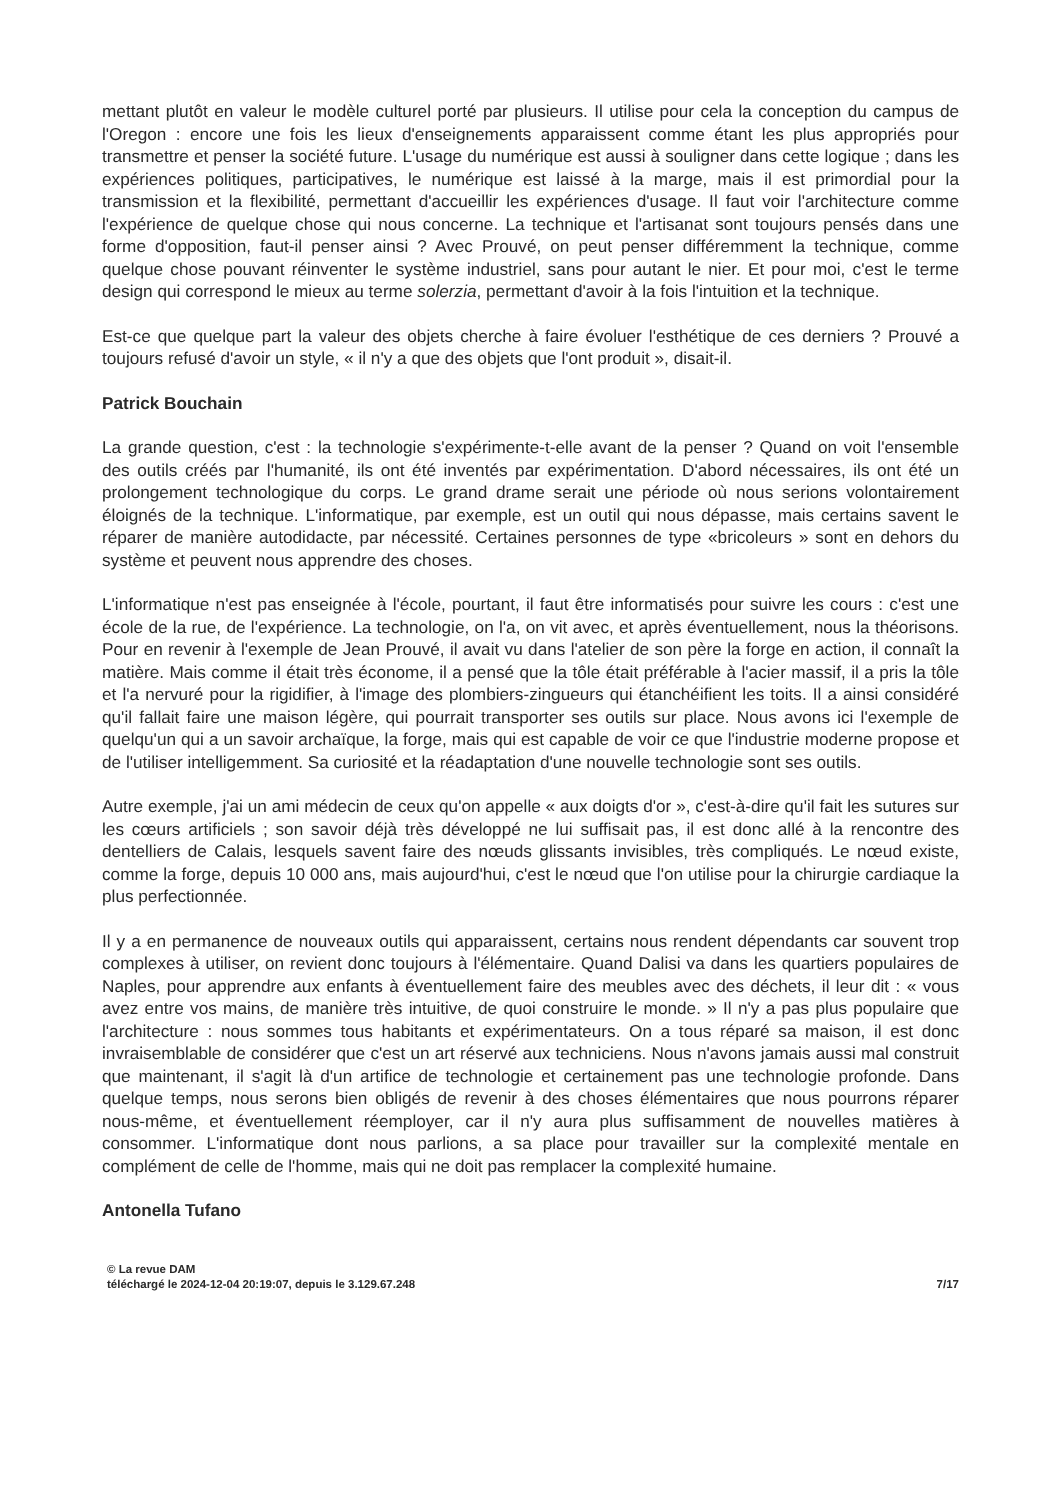mettant plutôt en valeur le modèle culturel porté par plusieurs. Il utilise pour cela la conception du campus de l'Oregon : encore une fois les lieux d'enseignements apparaissent comme étant les plus appropriés pour transmettre et penser la société future. L'usage du numérique est aussi à souligner dans cette logique ; dans les expériences politiques, participatives, le numérique est laissé à la marge, mais il est primordial pour la transmission et la flexibilité, permettant d'accueillir les expériences d'usage. Il faut voir l'architecture comme l'expérience de quelque chose qui nous concerne. La technique et l'artisanat sont toujours pensés dans une forme d'opposition, faut-il penser ainsi ? Avec Prouvé, on peut penser différemment la technique, comme quelque chose pouvant réinventer le système industriel, sans pour autant le nier. Et pour moi, c'est le terme design qui correspond le mieux au terme solerzia, permettant d'avoir à la fois l'intuition et la technique.
Est-ce que quelque part la valeur des objets cherche à faire évoluer l'esthétique de ces derniers ? Prouvé a toujours refusé d'avoir un style, « il n'y a que des objets que l'ont produit », disait-il.
Patrick Bouchain
La grande question, c'est : la technologie s'expérimente-t-elle avant de la penser ? Quand on voit l'ensemble des outils créés par l'humanité, ils ont été inventés par expérimentation. D'abord nécessaires, ils ont été un prolongement technologique du corps. Le grand drame serait une période où nous serions volontairement éloignés de la technique. L'informatique, par exemple, est un outil qui nous dépasse, mais certains savent le réparer de manière autodidacte, par nécessité. Certaines personnes de type «bricoleurs » sont en dehors du système et peuvent nous apprendre des choses.
L'informatique n'est pas enseignée à l'école, pourtant, il faut être informatisés pour suivre les cours : c'est une école de la rue, de l'expérience. La technologie, on l'a, on vit avec, et après éventuellement, nous la théorisons. Pour en revenir à l'exemple de Jean Prouvé, il avait vu dans l'atelier de son père la forge en action, il connaît la matière. Mais comme il était très économe, il a pensé que la tôle était préférable à l'acier massif, il a pris la tôle et l'a nervuré pour la rigidifier, à l'image des plombiers-zingueurs qui étanchéifient les toits. Il a ainsi considéré qu'il fallait faire une maison légère, qui pourrait transporter ses outils sur place. Nous avons ici l'exemple de quelqu'un qui a un savoir archaïque, la forge, mais qui est capable de voir ce que l'industrie moderne propose et de l'utiliser intelligemment. Sa curiosité et la réadaptation d'une nouvelle technologie sont ses outils.
Autre exemple, j'ai un ami médecin de ceux qu'on appelle « aux doigts d'or », c'est-à-dire qu'il fait les sutures sur les cœurs artificiels ; son savoir déjà très développé ne lui suffisait pas, il est donc allé à la rencontre des dentelliers de Calais, lesquels savent faire des nœuds glissants invisibles, très compliqués. Le nœud existe, comme la forge, depuis 10 000 ans, mais aujourd'hui, c'est le nœud que l'on utilise pour la chirurgie cardiaque la plus perfectionnée.
Il y a en permanence de nouveaux outils qui apparaissent, certains nous rendent dépendants car souvent trop complexes à utiliser, on revient donc toujours à l'élémentaire. Quand Dalisi va dans les quartiers populaires de Naples, pour apprendre aux enfants à éventuellement faire des meubles avec des déchets, il leur dit : « vous avez entre vos mains, de manière très intuitive, de quoi construire le monde. » Il n'y a pas plus populaire que l'architecture : nous sommes tous habitants et expérimentateurs. On a tous réparé sa maison, il est donc invraisemblable de considérer que c'est un art réservé aux techniciens. Nous n'avons jamais aussi mal construit que maintenant, il s'agit là d'un artifice de technologie et certainement pas une technologie profonde. Dans quelque temps, nous serons bien obligés de revenir à des choses élémentaires que nous pourrons réparer nous-même, et éventuellement réemployer, car il n'y aura plus suffisamment de nouvelles matières à consommer. L'informatique dont nous parlions, a sa place pour travailler sur la complexité mentale en complément de celle de l'homme, mais qui ne doit pas remplacer la complexité humaine.
Antonella Tufano
© La revue DAM
téléchargé le 2024-12-04 20:19:07, depuis le 3.129.67.248
7/17